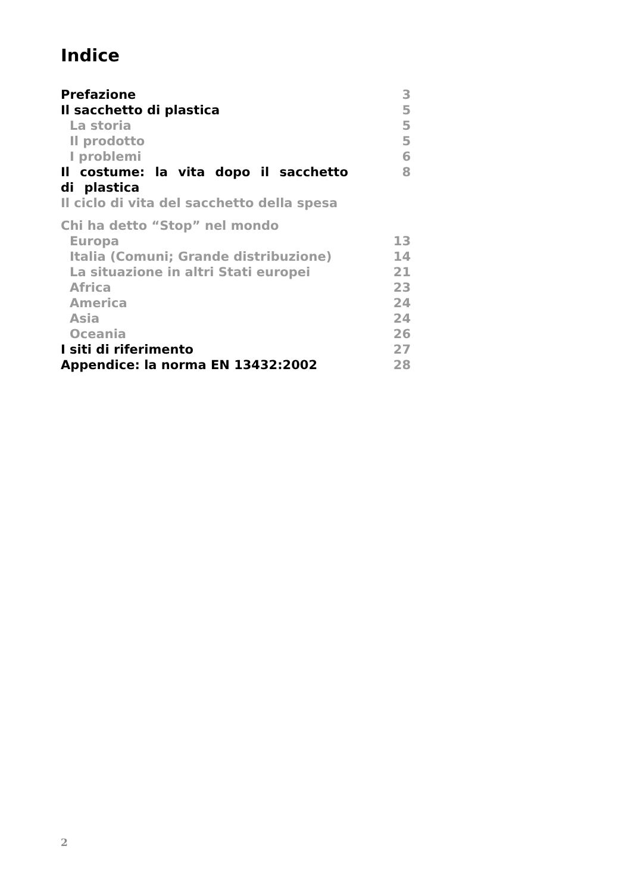Indice
Prefazione 3
Il sacchetto di plastica 5
La storia 5
Il prodotto 5
I problemi 6
Il costume: la vita dopo il sacchetto di plastica 8
Il ciclo di vita del sacchetto della spesa
Chi ha detto “Stop” nel mondo
Europa 13
Italia (Comuni; Grande distribuzione) 14
La situazione in altri Stati europei 21
Africa 23
America 24
Asia 24
Oceania 26
I siti di riferimento 27
Appendice: la norma EN 13432:2002 28
2